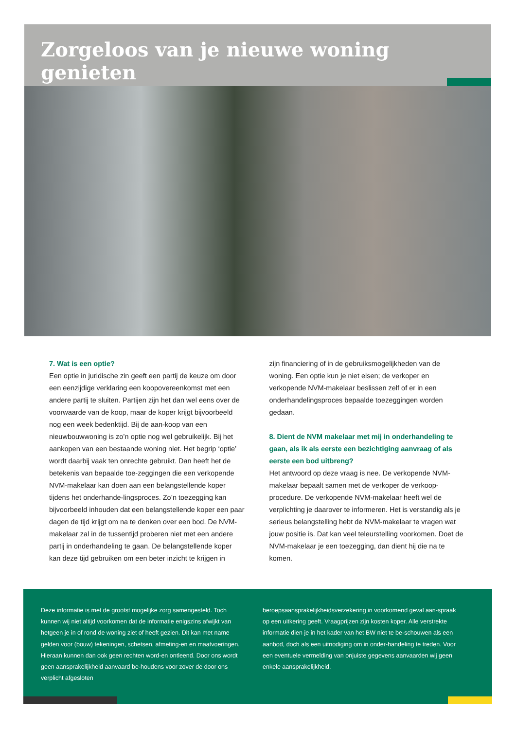Zorgeloos van je nieuwe woning genieten
7. Wat is een optie?
Een optie in juridische zin geeft een partij de keuze om door een eenzijdige verklaring een koopovereenkomst met een andere partij te sluiten. Partijen zijn het dan wel eens over de voorwaarde van de koop, maar de koper krijgt bijvoorbeeld nog een week bedenktijd. Bij de aan-koop van een nieuwbouwwoning is zo’n optie nog wel gebruikelijk. Bij het aankopen van een bestaande woning niet. Het begrip ‘optie’ wordt daarbij vaak ten onrechte gebruikt. Dan heeft het de betekenis van bepaalde toe-zeggingen die een verkopende NVM-makelaar kan doen aan een belangstellende koper tijdens het onderhande-lingsproces. Zo’n toezegging kan bijvoorbeeld inhouden dat een belangstellende koper een paar dagen de tijd krijgt om na te denken over een bod. De NVM-makelaar zal in de tussentijd proberen niet met een andere partij in onderhandeling te gaan. De belangstellende koper kan deze tijd gebruiken om een beter inzicht te krijgen in
zijn financiering of in de gebruiksmogelijkheden van de woning. Een optie kun je niet eisen; de verkoper en verkopende NVM-makelaar beslissen zelf of er in een onderhandelingsproces bepaalde toezeggingen worden gedaan.
8. Dient de NVM makelaar met mij in onderhandeling te gaan, als ik als eerste een bezichtiging aanvraag of als eerste een bod uitbreng?
Het antwoord op deze vraag is nee. De verkopende NVM-makelaar bepaalt samen met de verkoper de verkoop-procedure. De verkopende NVM-makelaar heeft wel de verplichting je daarover te informeren. Het is verstandig als je serieus belangstelling hebt de NVM-makelaar te vragen wat jouw positie is. Dat kan veel teleurstelling voorkomen. Doet de NVM-makelaar je een toezegging, dan dient hij die na te komen.
Deze informatie is met de grootst mogelijke zorg samengesteld. Toch kunnen wij niet altijd voorkomen dat de informatie enigszins afwijkt van hetgeen je in of rond de woning ziet of heeft gezien. Dit kan met name gelden voor (bouw) tekeningen, schetsen, afmeting-en en maatvoeringen. Hieraan kunnen dan ook geen rechten word-en ontleend. Door ons wordt geen aansprakelijkheid aanvaard be-houdens voor zover de door ons verplicht afgesloten
beroepsaansprakelijkheidsverzekering in voorkomend geval aan-spraak op een uitkering geeft. Vraagprijzen zijn kosten koper. Alle verstrekte informatie dien je in het kader van het BW niet te be-schouwen als een aanbod, doch als een uitnodiging om in onder-handeling te treden. Voor een eventuele vermelding van onjuiste gegevens aanvaarden wij geen enkele aansprakelijkheid.